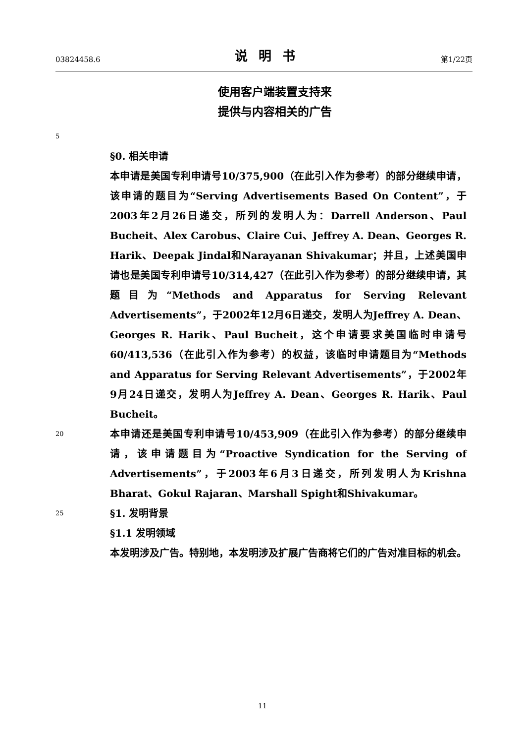03824458.6 说明书 第1/22页
使用客户端装置支持来
提供与内容相关的广告
5
§0. 相关申请
本申请是美国专利申请号10/375,900（在此引入作为参考）的部分继续申请，该申请的题目为“Serving Advertisements Based On Content”，于2003年2月26日递交，所列的发明人为：Darrell Anderson、Paul Bucheit、Alex Carobus、Claire Cui、Jeffrey A. Dean、Georges R. Harik、Deepak Jindal和Narayanan Shivakumar；并且，上述美国申请也是美国专利申请号10/314,427（在此引入作为参考）的部分继续申请，其题目为“Methods and Apparatus for Serving Relevant Advertisements”，于2002年12月6日递交，发明人为Jeffrey A. Dean、Georges R. Harik、Paul Bucheit，这个申请要求美国临时申请号60/413,536（在此引入作为参考）的权益，该临时申请题目为“Methods and Apparatus for Serving Relevant Advertisements”，于2002年9月24日递交，发明人为Jeffrey A. Dean、Georges R. Harik、Paul Bucheit。
20 本申请还是美国专利申请号10/453,909（在此引入作为参考）的部分继续申请，该申请题目为“Proactive Syndication for the Serving of Advertisements”，于2003年6月3日递交，所列发明人为Krishna Bharat、Gokul Rajaran、Marshall Spight和Shivakumar。
25 §1. 发明背景
§1.1 发明领域
本发明涉及广告。特别地，本发明涉及扩展广告商将它们的广告对准目标的机会。
11